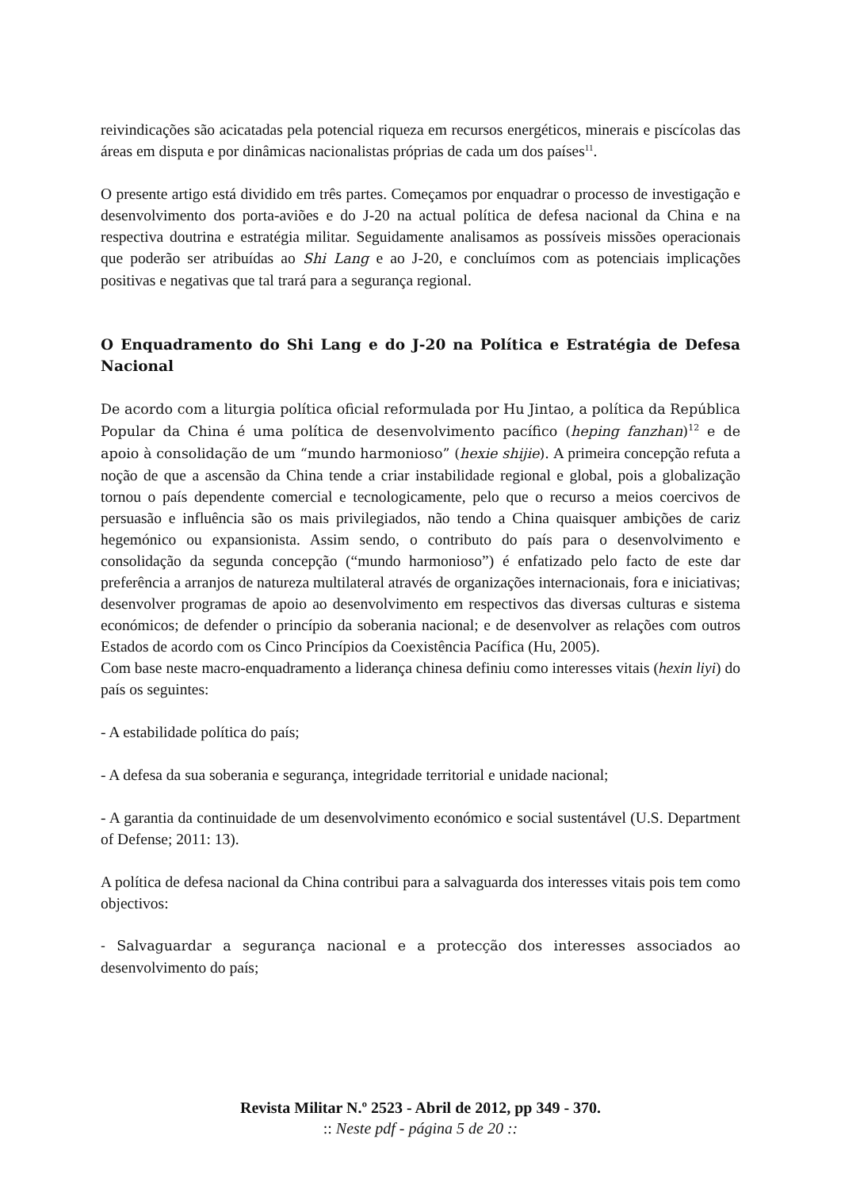reivindicações são acicatadas pela potencial riqueza em recursos energéticos, minerais e piscícolas das áreas em disputa e por dinâmicas nacionalistas próprias de cada um dos países<sup>11</sup>.
O presente artigo está dividido em três partes. Começamos por enquadrar o processo de investigação e desenvolvimento dos porta-aviões e do J-20 na actual política de defesa nacional da China e na respectiva doutrina e estratégia militar. Seguidamente analisamos as possíveis missões operacionais que poderão ser atribuídas ao Shi Lang e ao J-20, e concluímos com as potenciais implicações positivas e negativas que tal trará para a segurança regional.
O Enquadramento do Shi Lang e do J-20 na Política e Estratégia de Defesa Nacional
De acordo com a liturgia política oficial reformulada por Hu Jintao, a política da República Popular da China é uma política de desenvolvimento pacífico (heping fanzhan)<sup>12</sup> e de apoio à consolidação de um “mundo harmonioso” (hexie shijie). A primeira concepção refuta a noção de que a ascensão da China tende a criar instabilidade regional e global, pois a globalização tornou o país dependente comercial e tecnologicamente, pelo que o recurso a meios coercivos de persuasão e influência são os mais privilegiados, não tendo a China quaisquer ambições de cariz hegemónico ou expansionista. Assim sendo, o contributo do país para o desenvolvimento e consolidação da segunda concepção (“mundo harmonioso”) é enfatizado pelo facto de este dar preferência a arranjos de natureza multilateral através de organizações internacionais, fora e iniciativas; desenvolver programas de apoio ao desenvolvimento em respectivos das diversas culturas e sistema económicos; de defender o princípio da soberania nacional; e de desenvolver as relações com outros Estados de acordo com os Cinco Princípios da Coexistência Pacífica (Hu, 2005).
Com base neste macro-enquadramento a liderança chinesa definiu como interesses vitais (hexin liyi) do país os seguintes:
- A estabilidade política do país;
- A defesa da sua soberania e segurança, integridade territorial e unidade nacional;
- A garantia da continuidade de um desenvolvimento económico e social sustentável (U.S. Department of Defense; 2011: 13).
A política de defesa nacional da China contribui para a salvaguarda dos interesses vitais pois tem como objectivos:
- Salvaguardar a segurança nacional e a protecção dos interesses associados ao desenvolvimento do país;
Revista Militar N.º 2523 - Abril de 2012, pp 349 - 370.
:: Neste pdf - página 5 de 20 ::